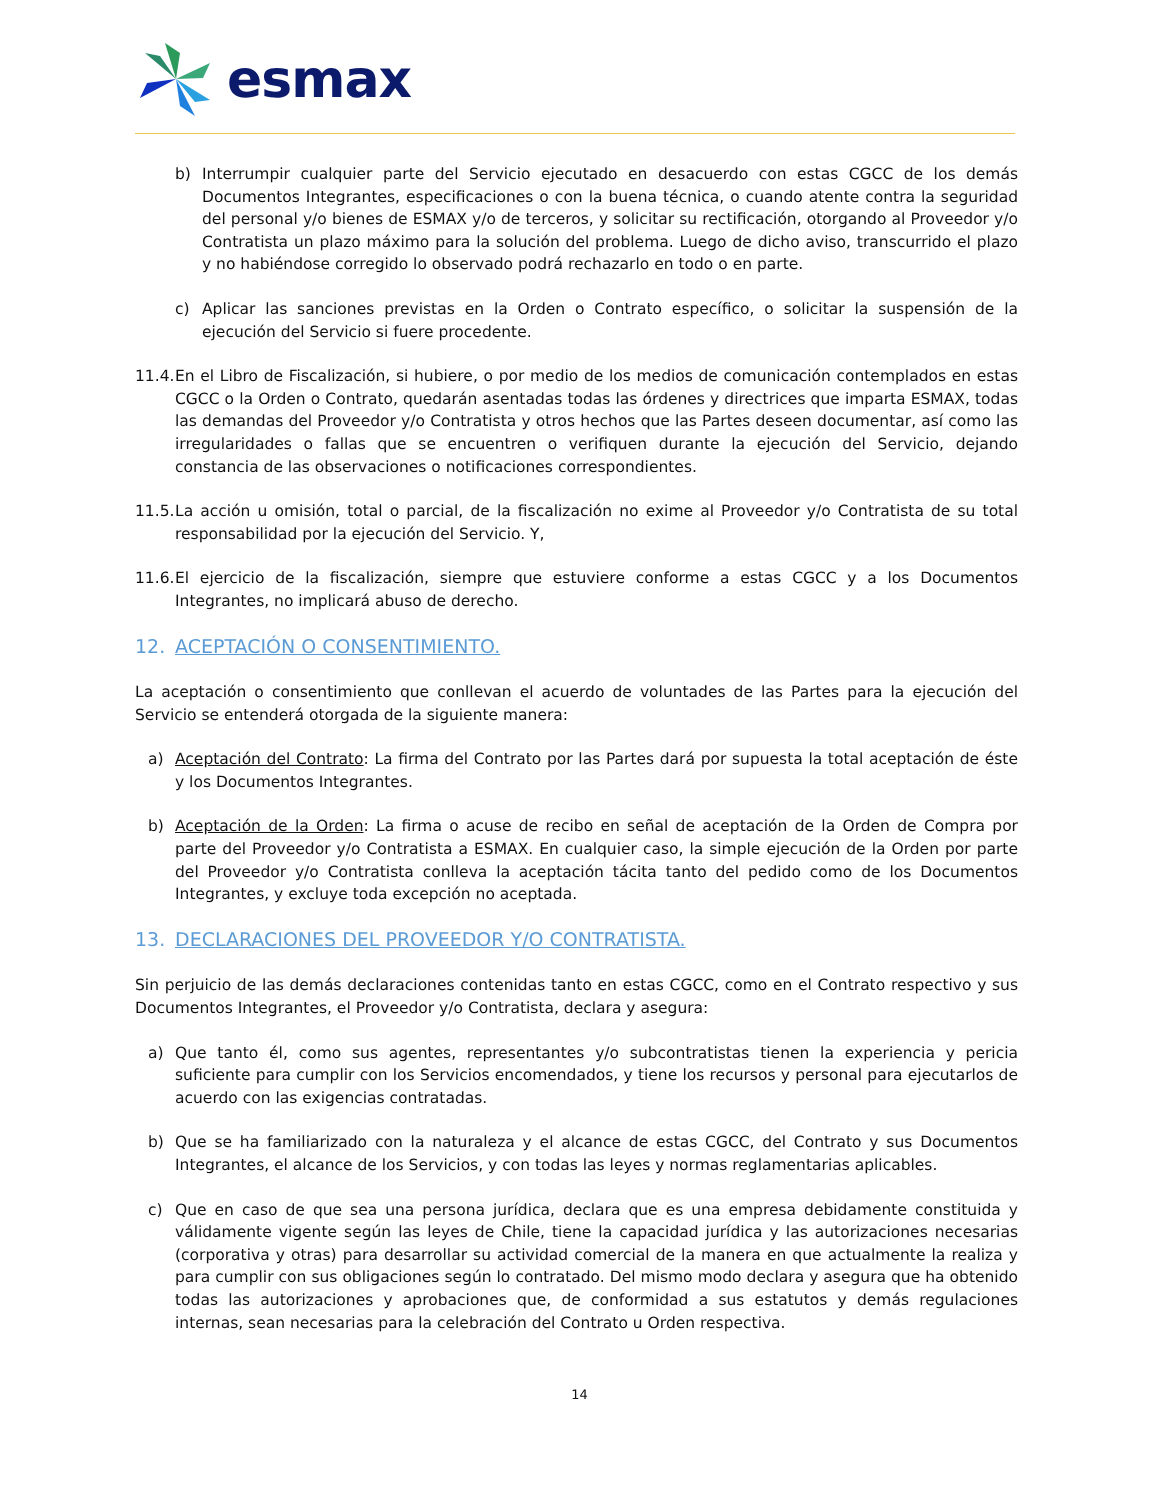esmax
b) Interrumpir cualquier parte del Servicio ejecutado en desacuerdo con estas CGCC de los demás Documentos Integrantes, especificaciones o con la buena técnica, o cuando atente contra la seguridad del personal y/o bienes de ESMAX y/o de terceros, y solicitar su rectificación, otorgando al Proveedor y/o Contratista un plazo máximo para la solución del problema. Luego de dicho aviso, transcurrido el plazo y no habiéndose corregido lo observado podrá rechazarlo en todo o en parte.
c) Aplicar las sanciones previstas en la Orden o Contrato específico, o solicitar la suspensión de la ejecución del Servicio si fuere procedente.
11.4. En el Libro de Fiscalización, si hubiere, o por medio de los medios de comunicación contemplados en estas CGCC o la Orden o Contrato, quedarán asentadas todas las órdenes y directrices que imparta ESMAX, todas las demandas del Proveedor y/o Contratista y otros hechos que las Partes deseen documentar, así como las irregularidades o fallas que se encuentren o verifiquen durante la ejecución del Servicio, dejando constancia de las observaciones o notificaciones correspondientes.
11.5. La acción u omisión, total o parcial, de la fiscalización no exime al Proveedor y/o Contratista de su total responsabilidad por la ejecución del Servicio. Y,
11.6. El ejercicio de la fiscalización, siempre que estuviere conforme a estas CGCC y a los Documentos Integrantes, no implicará abuso de derecho.
12. ACEPTACIÓN O CONSENTIMIENTO.
La aceptación o consentimiento que conllevan el acuerdo de voluntades de las Partes para la ejecución del Servicio se entenderá otorgada de la siguiente manera:
a) Aceptación del Contrato: La firma del Contrato por las Partes dará por supuesta la total aceptación de éste y los Documentos Integrantes.
b) Aceptación de la Orden: La firma o acuse de recibo en señal de aceptación de la Orden de Compra por parte del Proveedor y/o Contratista a ESMAX. En cualquier caso, la simple ejecución de la Orden por parte del Proveedor y/o Contratista conlleva la aceptación tácita tanto del pedido como de los Documentos Integrantes, y excluye toda excepción no aceptada.
13. DECLARACIONES DEL PROVEEDOR Y/O CONTRATISTA.
Sin perjuicio de las demás declaraciones contenidas tanto en estas CGCC, como en el Contrato respectivo y sus Documentos Integrantes, el Proveedor y/o Contratista, declara y asegura:
a) Que tanto él, como sus agentes, representantes y/o subcontratistas tienen la experiencia y pericia suficiente para cumplir con los Servicios encomendados, y tiene los recursos y personal para ejecutarlos de acuerdo con las exigencias contratadas.
b) Que se ha familiarizado con la naturaleza y el alcance de estas CGCC, del Contrato y sus Documentos Integrantes, el alcance de los Servicios, y con todas las leyes y normas reglamentarias aplicables.
c) Que en caso de que sea una persona jurídica, declara que es una empresa debidamente constituida y válidamente vigente según las leyes de Chile, tiene la capacidad jurídica y las autorizaciones necesarias (corporativa y otras) para desarrollar su actividad comercial de la manera en que actualmente la realiza y para cumplir con sus obligaciones según lo contratado. Del mismo modo declara y asegura que ha obtenido todas las autorizaciones y aprobaciones que, de conformidad a sus estatutos y demás regulaciones internas, sean necesarias para la celebración del Contrato u Orden respectiva.
14